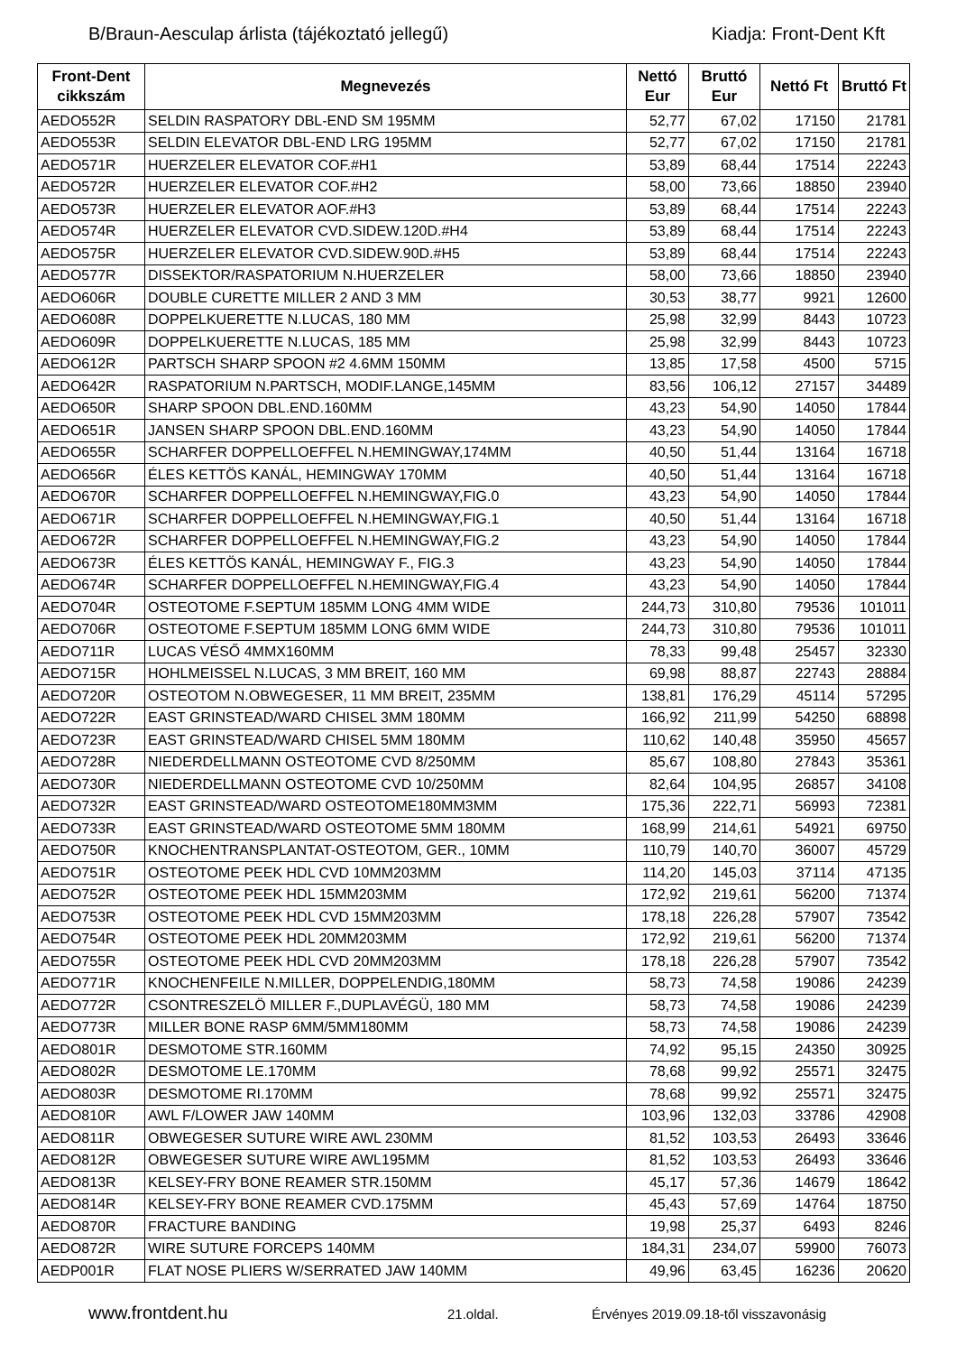B/Braun-Aesculap árlista (tájékoztató jellegű) Kiadja: Front-Dent Kft
| Front-Dent cikkszám | Megnevezés | Nettó Eur | Bruttó Eur | Nettó Ft | Bruttó Ft |
| --- | --- | --- | --- | --- | --- |
| AEDO552R | SELDIN RASPATORY DBL-END SM 195MM | 52,77 | 67,02 | 17150 | 21781 |
| AEDO553R | SELDIN ELEVATOR DBL-END LRG 195MM | 52,77 | 67,02 | 17150 | 21781 |
| AEDO571R | HUERZELER ELEVATOR COF.#H1 | 53,89 | 68,44 | 17514 | 22243 |
| AEDO572R | HUERZELER ELEVATOR COF.#H2 | 58,00 | 73,66 | 18850 | 23940 |
| AEDO573R | HUERZELER ELEVATOR AOF.#H3 | 53,89 | 68,44 | 17514 | 22243 |
| AEDO574R | HUERZELER ELEVATOR CVD.SIDEW.120D.#H4 | 53,89 | 68,44 | 17514 | 22243 |
| AEDO575R | HUERZELER ELEVATOR CVD.SIDEW.90D.#H5 | 53,89 | 68,44 | 17514 | 22243 |
| AEDO577R | DISSEKTOR/RASPATORIUM N.HUERZELER | 58,00 | 73,66 | 18850 | 23940 |
| AEDO606R | DOUBLE CURETTE MILLER 2 AND 3 MM | 30,53 | 38,77 | 9921 | 12600 |
| AEDO608R | DOPPELKUERETTE N.LUCAS, 180 MM | 25,98 | 32,99 | 8443 | 10723 |
| AEDO609R | DOPPELKUERETTE N.LUCAS, 185 MM | 25,98 | 32,99 | 8443 | 10723 |
| AEDO612R | PARTSCH SHARP SPOON #2 4.6MM 150MM | 13,85 | 17,58 | 4500 | 5715 |
| AEDO642R | RASPATORIUM N.PARTSCH, MODIF.LANGE,145MM | 83,56 | 106,12 | 27157 | 34489 |
| AEDO650R | SHARP SPOON DBL.END.160MM | 43,23 | 54,90 | 14050 | 17844 |
| AEDO651R | JANSEN SHARP SPOON DBL.END.160MM | 43,23 | 54,90 | 14050 | 17844 |
| AEDO655R | SCHARFER DOPPELLOEFFEL N.HEMINGWAY,174MM | 40,50 | 51,44 | 13164 | 16718 |
| AEDO656R | ÉLES KETTÖS KANÁL, HEMINGWAY 170MM | 40,50 | 51,44 | 13164 | 16718 |
| AEDO670R | SCHARFER DOPPELLOEFFEL N.HEMINGWAY,FIG.0 | 43,23 | 54,90 | 14050 | 17844 |
| AEDO671R | SCHARFER DOPPELLOEFFEL N.HEMINGWAY,FIG.1 | 40,50 | 51,44 | 13164 | 16718 |
| AEDO672R | SCHARFER DOPPELLOEFFEL N.HEMINGWAY,FIG.2 | 43,23 | 54,90 | 14050 | 17844 |
| AEDO673R | ÉLES KETTÖS KANÁL, HEMINGWAY F., FIG.3 | 43,23 | 54,90 | 14050 | 17844 |
| AEDO674R | SCHARFER DOPPELLOEFFEL N.HEMINGWAY,FIG.4 | 43,23 | 54,90 | 14050 | 17844 |
| AEDO704R | OSTEOTOME F.SEPTUM 185MM LONG 4MM WIDE | 244,73 | 310,80 | 79536 | 101011 |
| AEDO706R | OSTEOTOME F.SEPTUM 185MM LONG 6MM WIDE | 244,73 | 310,80 | 79536 | 101011 |
| AEDO711R | LUCAS VÉSŐ 4MMX160MM | 78,33 | 99,48 | 25457 | 32330 |
| AEDO715R | HOHLMEISSEL N.LUCAS, 3 MM BREIT, 160 MM | 69,98 | 88,87 | 22743 | 28884 |
| AEDO720R | OSTEOTOM N.OBWEGESER, 11 MM BREIT, 235MM | 138,81 | 176,29 | 45114 | 57295 |
| AEDO722R | EAST GRINSTEAD/WARD CHISEL 3MM 180MM | 166,92 | 211,99 | 54250 | 68898 |
| AEDO723R | EAST GRINSTEAD/WARD CHISEL 5MM 180MM | 110,62 | 140,48 | 35950 | 45657 |
| AEDO728R | NIEDERDELLMANN OSTEOTOME CVD 8/250MM | 85,67 | 108,80 | 27843 | 35361 |
| AEDO730R | NIEDERDELLMANN OSTEOTOME CVD 10/250MM | 82,64 | 104,95 | 26857 | 34108 |
| AEDO732R | EAST GRINSTEAD/WARD OSTEOTOME180MM3MM | 175,36 | 222,71 | 56993 | 72381 |
| AEDO733R | EAST GRINSTEAD/WARD OSTEOTOME 5MM 180MM | 168,99 | 214,61 | 54921 | 69750 |
| AEDO750R | KNOCHENTRANSPLANTAT-OSTEOTOM, GER., 10MM | 110,79 | 140,70 | 36007 | 45729 |
| AEDO751R | OSTEOTOME PEEK HDL CVD 10MM203MM | 114,20 | 145,03 | 37114 | 47135 |
| AEDO752R | OSTEOTOME PEEK HDL 15MM203MM | 172,92 | 219,61 | 56200 | 71374 |
| AEDO753R | OSTEOTOME PEEK HDL CVD 15MM203MM | 178,18 | 226,28 | 57907 | 73542 |
| AEDO754R | OSTEOTOME PEEK HDL 20MM203MM | 172,92 | 219,61 | 56200 | 71374 |
| AEDO755R | OSTEOTOME PEEK HDL CVD 20MM203MM | 178,18 | 226,28 | 57907 | 73542 |
| AEDO771R | KNOCHENFEILE N.MILLER, DOPPELENDIG,180MM | 58,73 | 74,58 | 19086 | 24239 |
| AEDO772R | CSONTRESZELÖ MILLER F.,DUPLAVÉGÜ, 180 MM | 58,73 | 74,58 | 19086 | 24239 |
| AEDO773R | MILLER BONE RASP 6MM/5MM180MM | 58,73 | 74,58 | 19086 | 24239 |
| AEDO801R | DESMOTOME STR.160MM | 74,92 | 95,15 | 24350 | 30925 |
| AEDO802R | DESMOTOME LE.170MM | 78,68 | 99,92 | 25571 | 32475 |
| AEDO803R | DESMOTOME RI.170MM | 78,68 | 99,92 | 25571 | 32475 |
| AEDO810R | AWL F/LOWER JAW 140MM | 103,96 | 132,03 | 33786 | 42908 |
| AEDO811R | OBWEGESER SUTURE WIRE AWL 230MM | 81,52 | 103,53 | 26493 | 33646 |
| AEDO812R | OBWEGESER SUTURE WIRE AWL195MM | 81,52 | 103,53 | 26493 | 33646 |
| AEDO813R | KELSEY-FRY BONE REAMER STR.150MM | 45,17 | 57,36 | 14679 | 18642 |
| AEDO814R | KELSEY-FRY BONE REAMER CVD.175MM | 45,43 | 57,69 | 14764 | 18750 |
| AEDO870R | FRACTURE BANDING | 19,98 | 25,37 | 6493 | 8246 |
| AEDO872R | WIRE SUTURE FORCEPS 140MM | 184,31 | 234,07 | 59900 | 76073 |
| AEDP001R | FLAT NOSE PLIERS W/SERRATED JAW 140MM | 49,96 | 63,45 | 16236 | 20620 |
www.frontdent.hu 21.oldal. Érvényes 2019.09.18-től visszavonásig